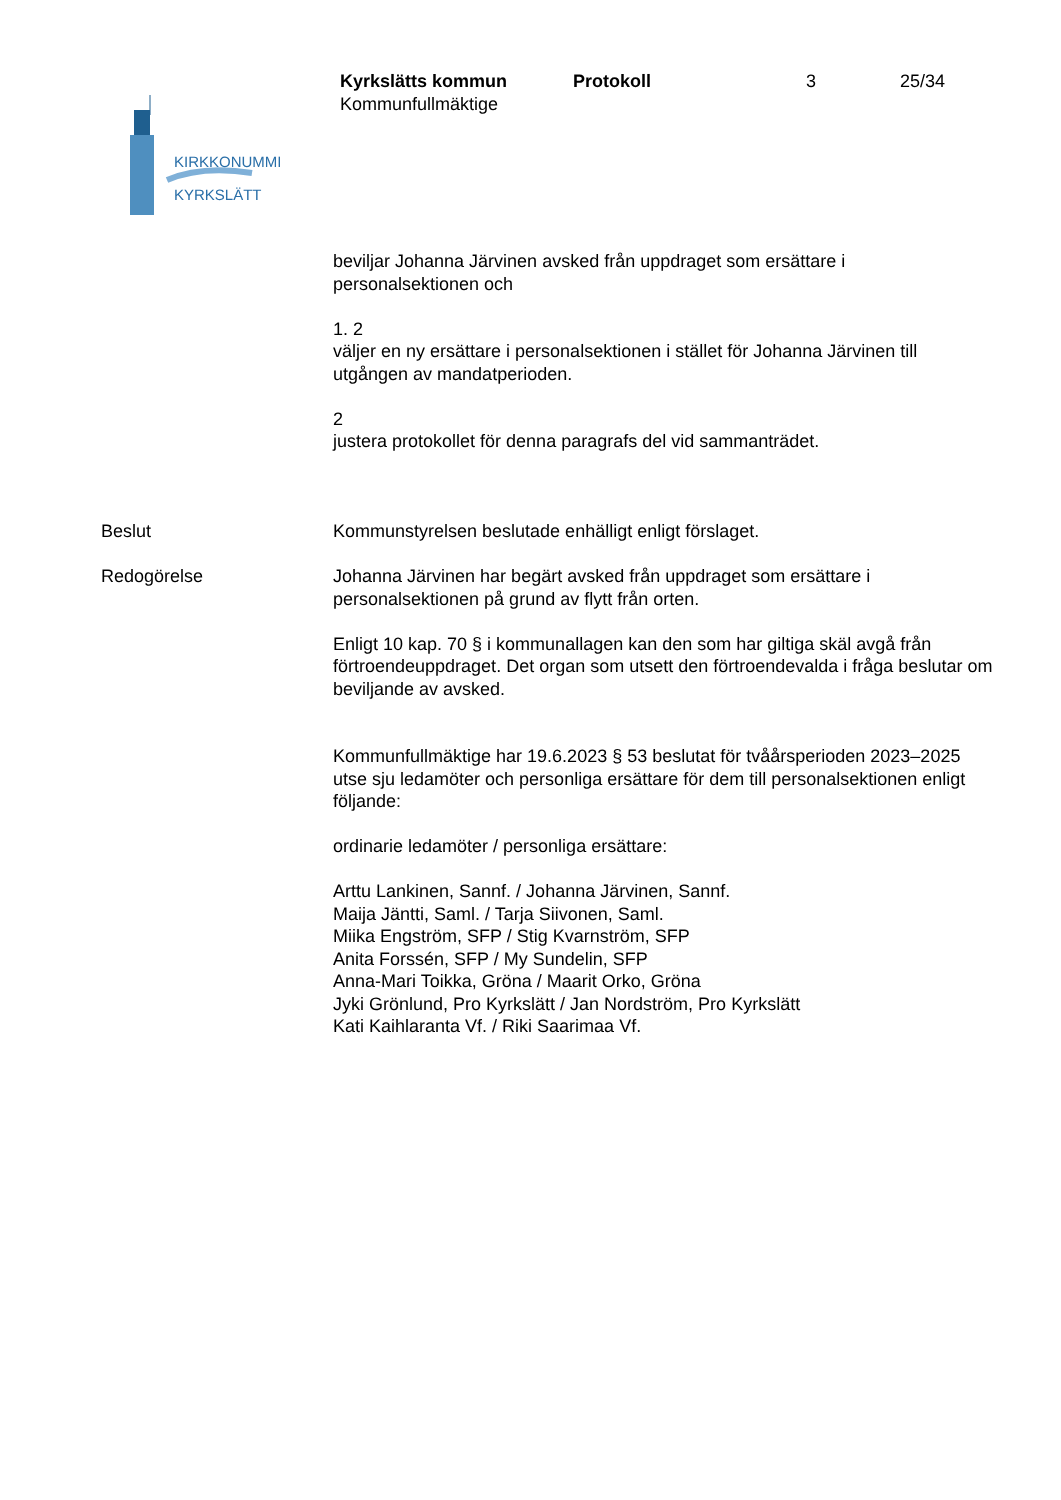KIRKKONUMMI
KYRKSLÄTT
Kyrkslätts kommun Protokoll 3 25/34
Kommunfullmäktige
beviljar Johanna Järvinen avsked från uppdraget som ersättare i personalsektionen och
1. 2
väljer en ny ersättare i personalsektionen i stället för Johanna Järvinen till utgången av mandatperioden.
2
justera protokollet för denna paragrafs del vid sammanträdet.
Beslut Kommunstyrelsen beslutade enhälligt enligt förslaget.
Redogörelse Johanna Järvinen har begärt avsked från uppdraget som ersättare i personalsektionen på grund av flytt från orten.
Enligt 10 kap. 70 § i kommunallagen kan den som har giltiga skäl avgå från förtroendeuppdraget. Det organ som utsett den förtroendevalda i fråga beslutar om beviljande av avsked.
Kommunfullmäktige har 19.6.2023 § 53 beslutat för tvåårsperioden 2023–2025 utse sju ledamöter och personliga ersättare för dem till personalsektionen enligt följande:
ordinarie ledamöter / personliga ersättare:
Arttu Lankinen, Sannf. / Johanna Järvinen, Sannf.
Maija Jäntti, Saml. / Tarja Siivonen, Saml.
Miika Engström, SFP / Stig Kvarnström, SFP
Anita Forssén, SFP / My Sundelin, SFP
Anna-Mari Toikka, Gröna / Maarit Orko, Gröna
Jyki Grönlund, Pro Kyrkslätt / Jan Nordström, Pro Kyrkslätt
Kati Kaihlaranta Vf. / Riki Saarimaa Vf.